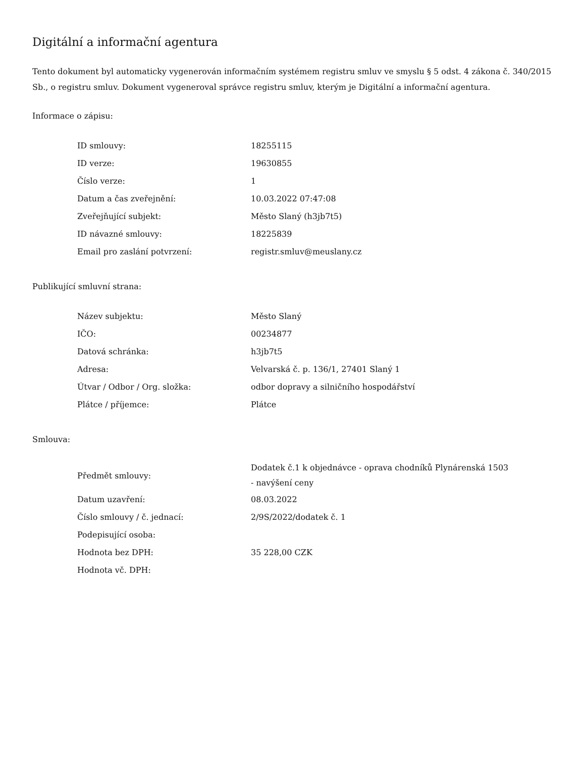Digitální a informační agentura
Tento dokument byl automaticky vygenerován informačním systémem registru smluv ve smyslu § 5 odst. 4 zákona č. 340/2015 Sb., o registru smluv. Dokument vygeneroval správce registru smluv, kterým je Digitální a informační agentura.
Informace o zápisu:
| ID smlouvy: | 18255115 |
| ID verze: | 19630855 |
| Číslo verze: | 1 |
| Datum a čas zveřejnění: | 10.03.2022 07:47:08 |
| Zveřejňující subjekt: | Město Slaný (h3jb7t5) |
| ID návazné smlouvy: | 18225839 |
| Email pro zaslání potvrzení: | registr.smluv@meuslany.cz |
Publikující smluvní strana:
| Název subjektu: | Město Slaný |
| IČO: | 00234877 |
| Datová schránka: | h3jb7t5 |
| Adresa: | Velvarská č. p. 136/1, 27401 Slaný 1 |
| Útvar / Odbor / Org. složka: | odbor dopravy a silničního hospodářství |
| Plátce / příjemce: | Plátce |
Smlouva:
| Předmět smlouvy: | Dodatek č.1 k objednávce - oprava chodníků Plynárenská 1503 - navýšení ceny |
| Datum uzavření: | 08.03.2022 |
| Číslo smlouvy / č. jednací: | 2/9S/2022/dodatek č. 1 |
| Podepisující osoba: | |
| Hodnota bez DPH: | 35 228,00 CZK |
| Hodnota vč. DPH: | |